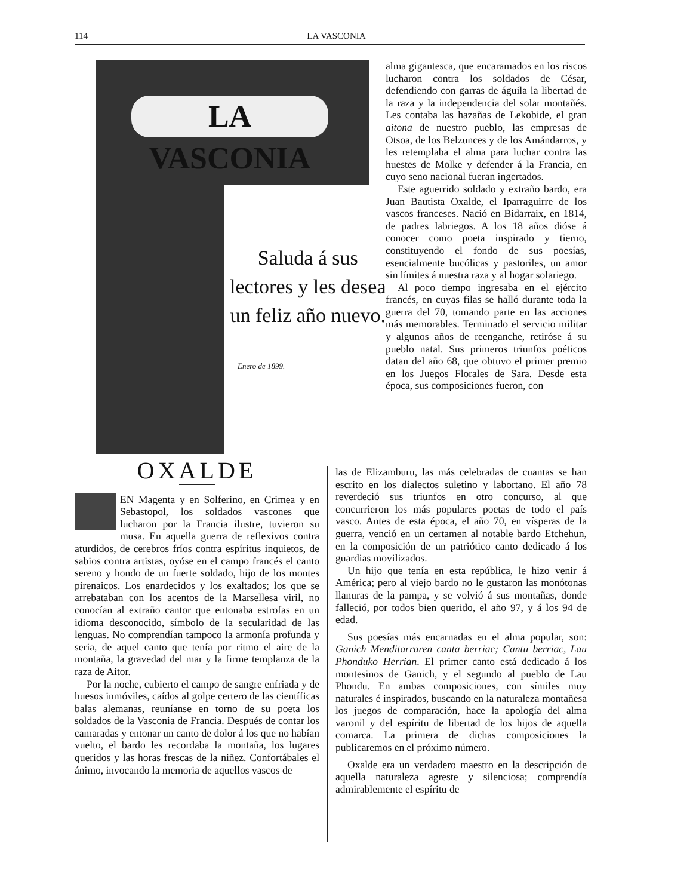114 LA VASCONIA
LA VASCONIA
Saluda á sus
lectores y les desea
un feliz año nuevo.
Enero de 1899.
alma gigantesca, que encaramados en los riscos lucharon contra los soldados de César, defendiendo con garras de águila la libertad de la raza y la independencia del solar montañés. Les contaba las hazañas de Lekobide, el gran aitona de nuestro pueblo, las empresas de Otsoa, de los Belzunces y de los Amándarros, y les retemplaba el alma para luchar contra las huestes de Molke y defender á la Francia, en cuyo seno nacional fueran ingertados.
Este aguerrido soldado y extraño bardo, era Juan Bautista Oxalde, el Iparraguirre de los vascos franceses. Nació en Bidarraix, en 1814, de padres labriegos. A los 18 años dióse á conocer como poeta inspirado y tierno, constituyendo el fondo de sus poesías, esencialmente bucólicas y pastoriles, un amor sin límites á nuestra raza y al hogar solariego.
Al poco tiempo ingresaba en el ejército francés, en cuyas filas se halló durante toda la guerra del 70, tomando parte en las acciones más memorables. Terminado el servicio militar y algunos años de reenganche, retiróse á su pueblo natal. Sus primeros triunfos poéticos datan del año 68, que obtuvo el primer premio en los Juegos Florales de Sara. Desde esta época, sus composiciones fueron, con
OXALDE
EN Magenta y en Solferino, en Crimea y en Sebastopol, los soldados vascones que lucharon por la Francia ilustre, tuvieron su musa. En aquella guerra de reflexivos contra aturdidos, de cerebros fríos contra espíritus inquietos, de sabios contra artistas, oyóse en el campo francés el canto sereno y hondo de un fuerte soldado, hijo de los montes pirenaicos. Los enardecidos y los exaltados; los que se arrebataban con los acentos de la Marsellesa viril, no conocían al extraño cantor que entonaba estrofas en un idioma desconocido, símbolo de la secularidad de las lenguas. No comprendían tampoco la armonía profunda y seria, de aquel canto que tenía por ritmo el aire de la montaña, la gravedad del mar y la firme templanza de la raza de Aitor.
Por la noche, cubierto el campo de sangre enfriada y de huesos inmóviles, caídos al golpe certero de las científicas balas alemanas, reuníanse en torno de su poeta los soldados de la Vasconia de Francia. Después de contar los camaradas y entonar un canto de dolor á los que no habían vuelto, el bardo les recordaba la montaña, los lugares queridos y las horas frescas de la niñez. Confortábales el ánimo, invocando la memoria de aquellos vascos de
las de Elizamburu, las más celebradas de cuantas se han escrito en los dialectos suletino y labortano. El año 78 reverdeció sus triunfos en otro concurso, al que concurrieron los más populares poetas de todo el país vasco. Antes de esta época, el año 70, en vísperas de la guerra, venció en un certamen al notable bardo Etchehun, en la composición de un patriótico canto dedicado á los guardias movilizados.
Un hijo que tenía en esta república, le hizo venir á América; pero al viejo bardo no le gustaron las monótonas llanuras de la pampa, y se volvió á sus montañas, donde falleció, por todos bien querido, el año 97, y á los 94 de edad.
Sus poesías más encarnadas en el alma popular, son: Ganich Menditarraren canta berriac; Cantu berriac, Lau Phonduko Herrian. El primer canto está dedicado á los montesinos de Ganich, y el segundo al pueblo de Lau Phondu. En ambas composiciones, con símiles muy naturales é inspirados, buscando en la naturaleza montañesa los juegos de comparación, hace la apología del alma varonil y del espíritu de libertad de los hijos de aquella comarca. La primera de dichas composiciones la publicaremos en el próximo número.
Oxalde era un verdadero maestro en la descripción de aquella naturaleza agreste y silenciosa; comprendía admirablemente el espíritu de